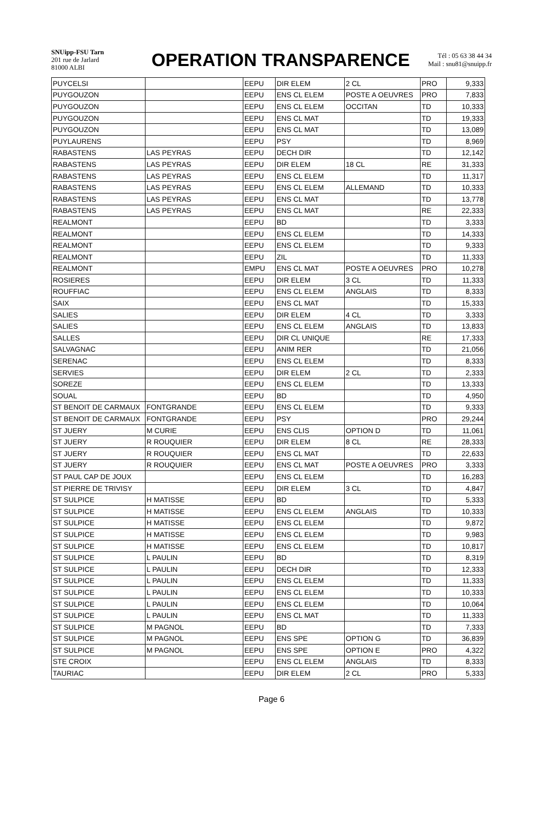SNUipp-FSU Tarn
201 rue de Jarlard
81000 ALBI
OPERATION TRANSPARENCE
Tél : 05 63 38 44 34
Mail : snu81@snuipp.fr
| PUYCELSI | | EEPU | DIR ELEM | 2 CL | PRO | 9,333 |
| PUYGOUZON | | EEPU | ENS CL ELEM | POSTE A OEUVRES | PRO | 7,833 |
| PUYGOUZON | | EEPU | ENS CL ELEM | OCCITAN | TD | 10,333 |
| PUYGOUZON | | EEPU | ENS CL MAT | | TD | 19,333 |
| PUYGOUZON | | EEPU | ENS CL MAT | | TD | 13,089 |
| PUYLAURENS | | EEPU | PSY | | TD | 8,969 |
| RABASTENS | LAS PEYRAS | EEPU | DECH DIR | | TD | 12,142 |
| RABASTENS | LAS PEYRAS | EEPU | DIR ELEM | 18 CL | RE | 31,333 |
| RABASTENS | LAS PEYRAS | EEPU | ENS CL ELEM | | TD | 11,317 |
| RABASTENS | LAS PEYRAS | EEPU | ENS CL ELEM | ALLEMAND | TD | 10,333 |
| RABASTENS | LAS PEYRAS | EEPU | ENS CL MAT | | TD | 13,778 |
| RABASTENS | LAS PEYRAS | EEPU | ENS CL MAT | | RE | 22,333 |
| REALMONT | | EEPU | BD | | TD | 3,333 |
| REALMONT | | EEPU | ENS CL ELEM | | TD | 14,333 |
| REALMONT | | EEPU | ENS CL ELEM | | TD | 9,333 |
| REALMONT | | EEPU | ZIL | | TD | 11,333 |
| REALMONT | | EMPU | ENS CL MAT | POSTE A OEUVRES | PRO | 10,278 |
| ROSIERES | | EEPU | DIR ELEM | 3 CL | TD | 11,333 |
| ROUFFIAC | | EEPU | ENS CL ELEM | ANGLAIS | TD | 8,333 |
| SAIX | | EEPU | ENS CL MAT | | TD | 15,333 |
| SALIES | | EEPU | DIR ELEM | 4 CL | TD | 3,333 |
| SALIES | | EEPU | ENS CL ELEM | ANGLAIS | TD | 13,833 |
| SALLES | | EEPU | DIR CL UNIQUE | | RE | 17,333 |
| SALVAGNAC | | EEPU | ANIM RER | | TD | 21,056 |
| SERENAC | | EEPU | ENS CL ELEM | | TD | 8,333 |
| SERVIES | | EEPU | DIR ELEM | 2 CL | TD | 2,333 |
| SOREZE | | EEPU | ENS CL ELEM | | TD | 13,333 |
| SOUAL | | EEPU | BD | | TD | 4,950 |
| ST BENOIT DE CARMAUX | FONTGRANDE | EEPU | ENS CL ELEM | | TD | 9,333 |
| ST BENOIT DE CARMAUX | FONTGRANDE | EEPU | PSY | | PRO | 29,244 |
| ST JUERY | M CURIE | EEPU | ENS CLIS | OPTION D | TD | 11,061 |
| ST JUERY | R ROUQUIER | EEPU | DIR ELEM | 8 CL | RE | 28,333 |
| ST JUERY | R ROUQUIER | EEPU | ENS CL MAT | | TD | 22,633 |
| ST JUERY | R ROUQUIER | EEPU | ENS CL MAT | POSTE A OEUVRES | PRO | 3,333 |
| ST PAUL CAP DE JOUX | | EEPU | ENS CL ELEM | | TD | 16,283 |
| ST PIERRE DE TRIVISY | | EEPU | DIR ELEM | 3 CL | TD | 4,847 |
| ST SULPICE | H MATISSE | EEPU | BD | | TD | 5,333 |
| ST SULPICE | H MATISSE | EEPU | ENS CL ELEM | ANGLAIS | TD | 10,333 |
| ST SULPICE | H MATISSE | EEPU | ENS CL ELEM | | TD | 9,872 |
| ST SULPICE | H MATISSE | EEPU | ENS CL ELEM | | TD | 9,983 |
| ST SULPICE | H MATISSE | EEPU | ENS CL ELEM | | TD | 10,817 |
| ST SULPICE | L PAULIN | EEPU | BD | | TD | 8,319 |
| ST SULPICE | L PAULIN | EEPU | DECH DIR | | TD | 12,333 |
| ST SULPICE | L PAULIN | EEPU | ENS CL ELEM | | TD | 11,333 |
| ST SULPICE | L PAULIN | EEPU | ENS CL ELEM | | TD | 10,333 |
| ST SULPICE | L PAULIN | EEPU | ENS CL ELEM | | TD | 10,064 |
| ST SULPICE | L PAULIN | EEPU | ENS CL MAT | | TD | 11,333 |
| ST SULPICE | M PAGNOL | EEPU | BD | | TD | 7,333 |
| ST SULPICE | M PAGNOL | EEPU | ENS SPE | OPTION G | TD | 36,839 |
| ST SULPICE | M PAGNOL | EEPU | ENS SPE | OPTION E | PRO | 4,322 |
| STE CROIX | | EEPU | ENS CL ELEM | ANGLAIS | TD | 8,333 |
| TAURIAC | | EEPU | DIR ELEM | 2 CL | PRO | 5,333 |
Page 6